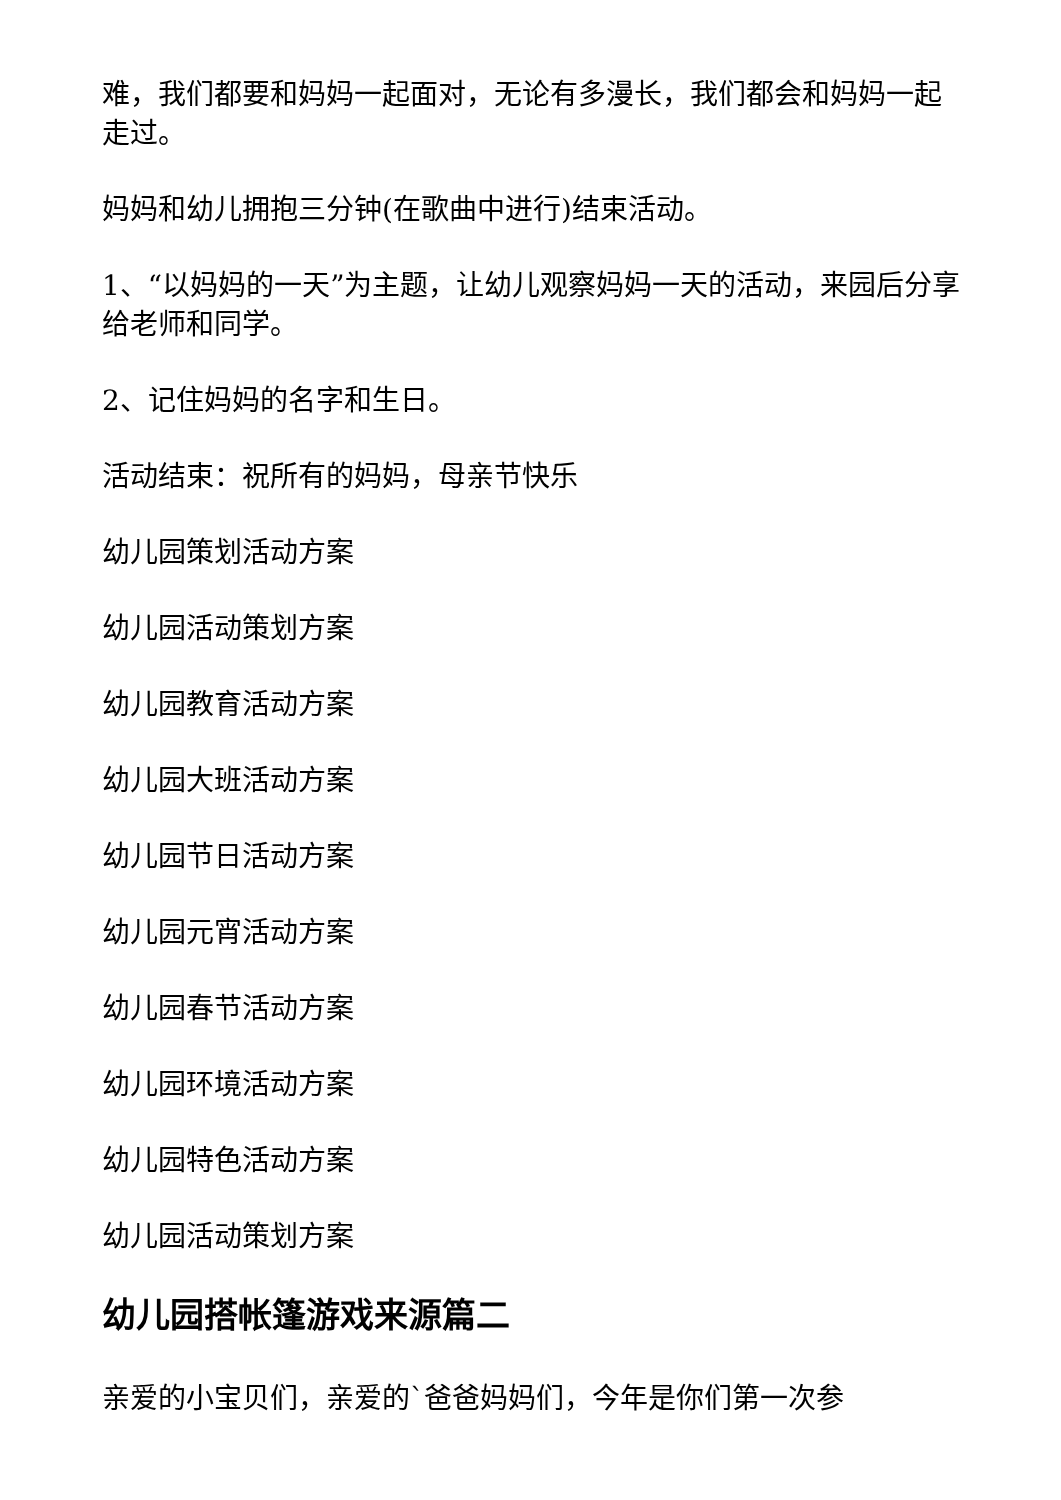难，我们都要和妈妈一起面对，无论有多漫长，我们都会和妈妈一起走过。
妈妈和幼儿拥抱三分钟(在歌曲中进行)结束活动。
1、“以妈妈的一天”为主题，让幼儿观察妈妈一天的活动，来园后分享给老师和同学。
2、记住妈妈的名字和生日。
活动结束：祝所有的妈妈，母亲节快乐
幼儿园策划活动方案
幼儿园活动策划方案
幼儿园教育活动方案
幼儿园大班活动方案
幼儿园节日活动方案
幼儿园元宵活动方案
幼儿园春节活动方案
幼儿园环境活动方案
幼儿园特色活动方案
幼儿园活动策划方案
幼儿园搭帐篷游戏来源篇二
亲爱的小宝贝们，亲爱的`爸爸妈妈们，今年是你们第一次参